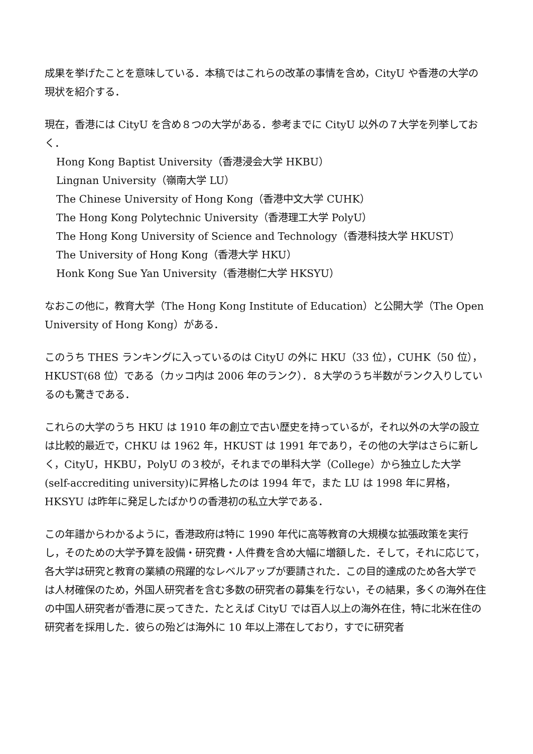成果を挙げたことを意味している．本稿ではこれらの改革の事情を含め，CityU や香港の大学の現状を紹介する．
現在，香港には CityU を含め８つの大学がある．参考までに CityU 以外の７大学を列挙しておく．
Hong Kong Baptist University（香港浸会大学 HKBU）
Lingnan University（嶺南大学 LU）
The Chinese University of Hong Kong（香港中文大学 CUHK）
The Hong Kong Polytechnic University（香港理工大学 PolyU）
The Hong Kong University of Science and Technology（香港科技大学 HKUST）
The University of Hong Kong（香港大学 HKU）
Honk Kong Sue Yan University（香港樹仁大学 HKSYU）
なおこの他に，教育大学（The Hong Kong Institute of Education）と公開大学（The Open University of Hong Kong）がある．
このうち THES ランキングに入っているのは CityU の外に HKU（33 位），CUHK（50 位），HKUST(68 位）である（カッコ内は 2006 年のランク）．８大学のうち半数がランク入りしているのも驚きである．
これらの大学のうち HKU は 1910 年の創立で古い歴史を持っているが，それ以外の大学の設立は比較的最近で，CHKU は 1962 年，HKUST は 1991 年であり，その他の大学はさらに新しく，CityU，HKBU，PolyU の３校が，それまでの単科大学（College）から独立した大学(self-accrediting university)に昇格したのは 1994 年で，また LU は 1998 年に昇格，HKSYU は昨年に発足したばかりの香港初の私立大学である．
この年譜からわかるように，香港政府は特に 1990 年代に高等教育の大規模な拡張政策を実行し，そのための大学予算を設備・研究費・人件費を含め大幅に増額した．そして，それに応じて，各大学は研究と教育の業績の飛躍的なレベルアップが要請された．この目的達成のため各大学では人材確保のため，外国人研究者を含む多数の研究者の募集を行ない，その結果，多くの海外在住の中国人研究者が香港に戻ってきた．たとえば CityU では百人以上の海外在住，特に北米在住の研究者を採用した．彼らの殆どは海外に 10 年以上滞在しており，すでに研究者